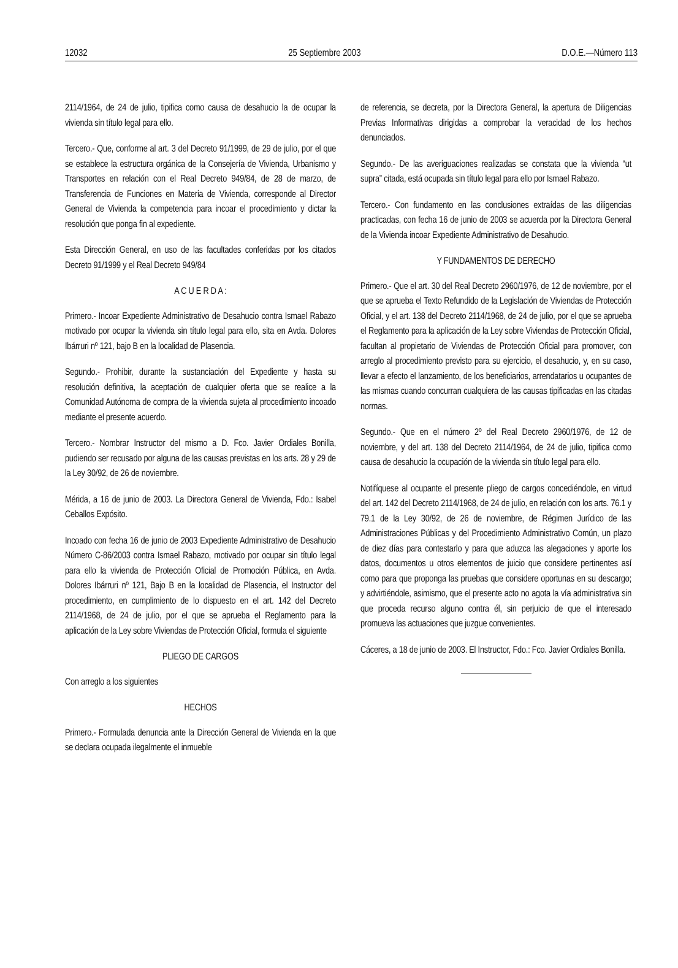12032 25 Septiembre 2003 D.O.E.—Número 113
2114/1964, de 24 de julio, tipifica como causa de desahucio la de ocupar la vivienda sin título legal para ello.
Tercero.- Que, conforme al art. 3 del Decreto 91/1999, de 29 de julio, por el que se establece la estructura orgánica de la Consejería de Vivienda, Urbanismo y Transportes en relación con el Real Decreto 949/84, de 28 de marzo, de Transferencia de Funciones en Materia de Vivienda, corresponde al Director General de Vivienda la competencia para incoar el procedimiento y dictar la resolución que ponga fin al expediente.
Esta Dirección General, en uso de las facultades conferidas por los citados Decreto 91/1999 y el Real Decreto 949/84
A C U E R D A :
Primero.- Incoar Expediente Administrativo de Desahucio contra Ismael Rabazo motivado por ocupar la vivienda sin título legal para ello, sita en Avda. Dolores Ibárruri nº 121, bajo B en la localidad de Plasencia.
Segundo.- Prohibir, durante la sustanciación del Expediente y hasta su resolución definitiva, la aceptación de cualquier oferta que se realice a la Comunidad Autónoma de compra de la vivienda sujeta al procedimiento incoado mediante el presente acuerdo.
Tercero.- Nombrar Instructor del mismo a D. Fco. Javier Ordiales Bonilla, pudiendo ser recusado por alguna de las causas previstas en los arts. 28 y 29 de la Ley 30/92, de 26 de noviembre.
Mérida, a 16 de junio de 2003. La Directora General de Vivienda, Fdo.: Isabel Ceballos Expósito.
Incoado con fecha 16 de junio de 2003 Expediente Administrativo de Desahucio Número C-86/2003 contra Ismael Rabazo, motivado por ocupar sin título legal para ello la vivienda de Protección Oficial de Promoción Pública, en Avda. Dolores Ibárruri nº 121, Bajo B en la localidad de Plasencia, el Instructor del procedimiento, en cumplimiento de lo dispuesto en el art. 142 del Decreto 2114/1968, de 24 de julio, por el que se aprueba el Reglamento para la aplicación de la Ley sobre Viviendas de Protección Oficial, formula el siguiente
PLIEGO DE CARGOS
Con arreglo a los siguientes
HECHOS
Primero.- Formulada denuncia ante la Dirección General de Vivienda en la que se declara ocupada ilegalmente el inmueble
de referencia, se decreta, por la Directora General, la apertura de Diligencias Previas Informativas dirigidas a comprobar la veracidad de los hechos denunciados.
Segundo.- De las averiguaciones realizadas se constata que la vivienda “ut supra” citada, está ocupada sin título legal para ello por Ismael Rabazo.
Tercero.- Con fundamento en las conclusiones extraídas de las diligencias practicadas, con fecha 16 de junio de 2003 se acuerda por la Directora General de la Vivienda incoar Expediente Administrativo de Desahucio.
Y FUNDAMENTOS DE DERECHO
Primero.- Que el art. 30 del Real Decreto 2960/1976, de 12 de noviembre, por el que se aprueba el Texto Refundido de la Legislación de Viviendas de Protección Oficial, y el art. 138 del Decreto 2114/1968, de 24 de julio, por el que se aprueba el Reglamento para la aplicación de la Ley sobre Viviendas de Protección Oficial, facultan al propietario de Viviendas de Protección Oficial para promover, con arreglo al procedimiento previsto para su ejercicio, el desahucio, y, en su caso, llevar a efecto el lanzamiento, de los beneficiarios, arrendatarios u ocupantes de las mismas cuando concurran cualquiera de las causas tipificadas en las citadas normas.
Segundo.- Que en el número 2º del Real Decreto 2960/1976, de 12 de noviembre, y del art. 138 del Decreto 2114/1964, de 24 de julio, tipifica como causa de desahucio la ocupación de la vivienda sin título legal para ello.
Notifíquese al ocupante el presente pliego de cargos concediéndole, en virtud del art. 142 del Decreto 2114/1968, de 24 de julio, en relación con los arts. 76.1 y 79.1 de la Ley 30/92, de 26 de noviembre, de Régimen Jurídico de las Administraciones Públicas y del Procedimiento Administrativo Común, un plazo de diez días para contestarlo y para que aduzca las alegaciones y aporte los datos, documentos u otros elementos de juicio que considere pertinentes así como para que proponga las pruebas que considere oportunas en su descargo; y advirtiéndole, asimismo, que el presente acto no agota la vía administrativa sin que proceda recurso alguno contra él, sin perjuicio de que el interesado promueva las actuaciones que juzgue convenientes.
Cáceres, a 18 de junio de 2003. El Instructor, Fdo.: Fco. Javier Ordiales Bonilla.